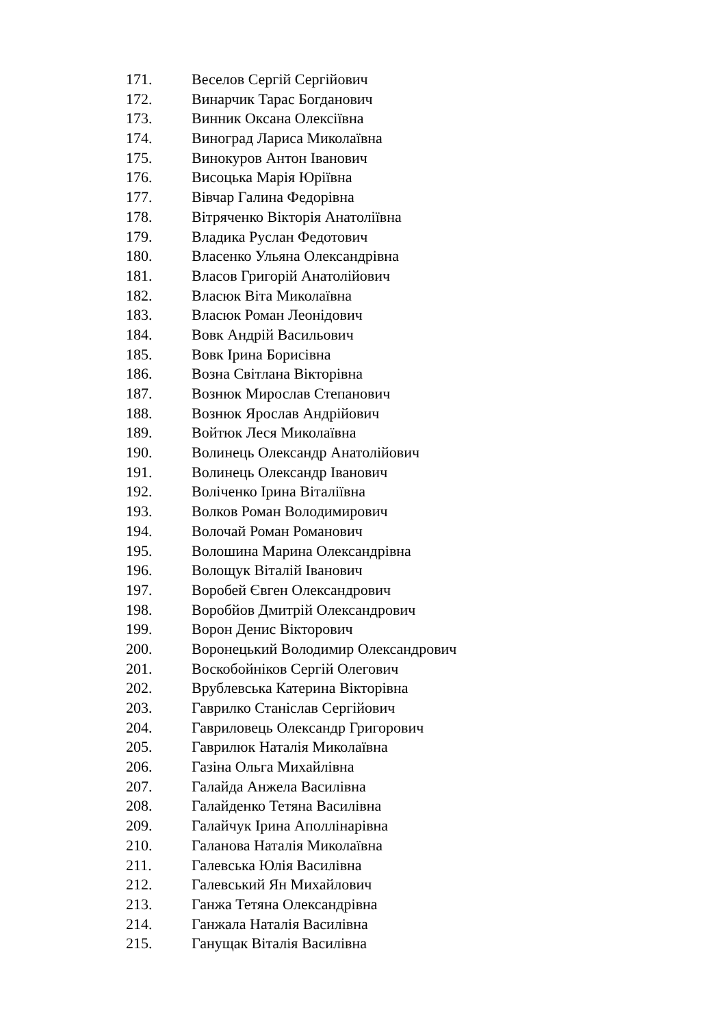171. Веселов Сергій Сергійович
172. Винарчик Тарас Богданович
173. Винник Оксана Олексіївна
174. Виноград Лариса Миколаївна
175. Винокуров Антон Іванович
176. Висоцька Марія Юріївна
177. Вівчар Галина Федорівна
178. Вітряченко Вікторія Анатоліївна
179. Владика Руслан Федотович
180. Власенко Ульяна Олександрівна
181. Власов Григорій Анатолійович
182. Власюк Віта Миколаївна
183. Власюк Роман Леонідович
184. Вовк Андрій Васильович
185. Вовк Ірина Борисівна
186. Возна Світлана Вікторівна
187. Вознюк Мирослав Степанович
188. Вознюк Ярослав Андрійович
189. Войтюк Леся Миколаївна
190. Волинець Олександр Анатолійович
191. Волинець Олександр Іванович
192. Воліченко Ірина Віталіївна
193. Волков Роман Володимирович
194. Волочай Роман Романович
195. Волошина Марина Олександрівна
196. Волощук Віталій Іванович
197. Воробей Євген Олександрович
198. Воробйов Дмитрій Олександрович
199. Ворон Денис Вікторович
200. Воронецький Володимир Олександрович
201. Воскобойніков Сергій Олегович
202. Врублевська Катерина Вікторівна
203. Гаврилко Станіслав Сергійович
204. Гавриловець Олександр Григорович
205. Гаврилюк Наталія Миколаївна
206. Газіна Ольга Михайлівна
207. Галайда Анжела Василівна
208. Галайденко Тетяна Василівна
209. Галайчук Ірина Аполлінарівна
210. Галанова Наталія Миколаївна
211. Галевська Юлія Василівна
212. Галевський Ян Михайлович
213. Ганжа Тетяна Олександрівна
214. Ганжала Наталія Василівна
215. Ганущак Віталія Василівна